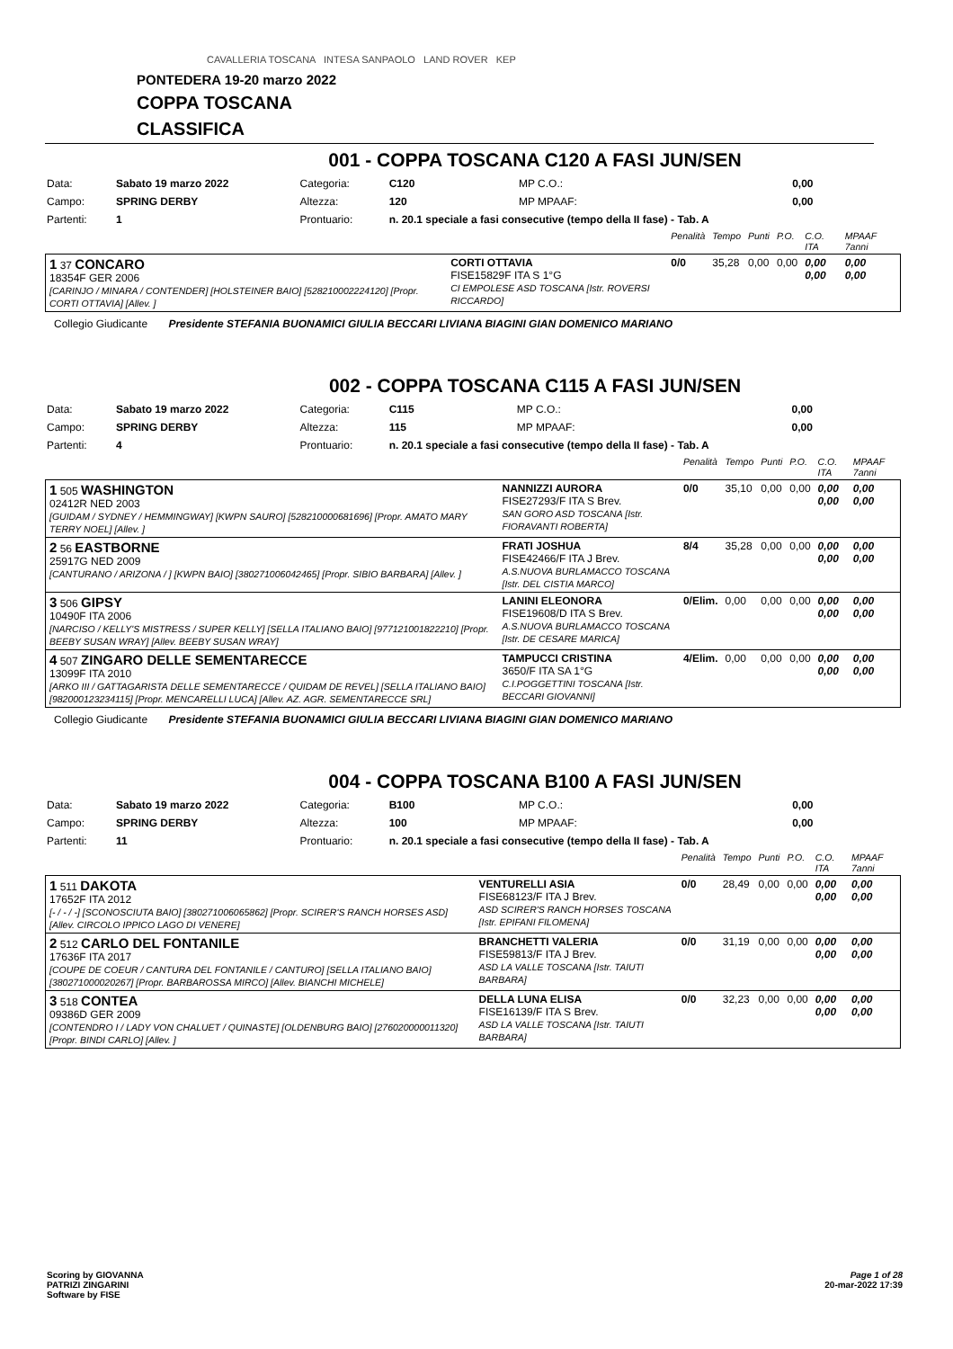CAVALLERIA TOSCANA INTESA SANPAOLO LAND ROVER KEP
PONTEDERA 19-20 marzo 2022
COPPA TOSCANA
CLASSIFICA
001 - COPPA TOSCANA C120 A FASI JUN/SEN
| Data: | Sabato 19 marzo 2022 | Categoria: | C120 | MP C.O.: | 0,00 |
| Campo: | SPRING DERBY | Altezza: | 120 | MP MPAAF: | 0,00 |
| Partenti: | 1 | Prontuario: | n. 20.1 speciale a fasi consecutive (tempo della II fase) - Tab. A | | |
| | | Penalità | Tempo | Punti | P.O. | C.O. ITA | MPAAF 7anni |
| 1 37 CONCARO 18354F GER 2006 [CARINJO / MINARA / CONTENDER] [HOLSTEINER BAIO] [528210002224120] [Propr. CORTI OTTAVIA] [Allev. ] | CORTI OTTAVIA FISE15829F ITA S 1°G CI EMPOLESE ASD TOSCANA [Istr. ROVERSI RICCARDO] | 0/0 | 35,28 | 0,00 | 0,00 | 0,00 0,00 | 0,00 0,00 |
Collegio Giudicante Presidente STEFANIA BUONAMICI GIULIA BECCARI LIVIANA BIAGINI GIAN DOMENICO MARIANO
002 - COPPA TOSCANA C115 A FASI JUN/SEN
| Data: | Sabato 19 marzo 2022 | Categoria: | C115 | MP C.O.: | 0,00 |
| Campo: | SPRING DERBY | Altezza: | 115 | MP MPAAF: | 0,00 |
| Partenti: | 4 | Prontuario: | n. 20.1 speciale a fasi consecutive (tempo della II fase) - Tab. A | | |
| | | Penalità | Tempo | Punti | P.O. | C.O. ITA | MPAAF 7anni |
| 1 505 WASHINGTON 02412R NED 2003 [GUIDAM / SYDNEY / HEMMINGWAY] [KWPN SAURO] [528210000681696] [Propr. AMATO MARY TERRY NOEL] [Allev. ] | NANNIZZI AURORA FISE27293/F ITA S Brev. SAN GORO ASD TOSCANA [Istr. FIORAVANTI ROBERTA] | 0/0 | 35,10 | 0,00 | 0,00 | 0,00 0,00 | 0,00 0,00 |
| 2 56 EASTBORNE 25917G NED 2009 [CANTURANO / ARIZONA / ] [KWPN BAIO] [380271006042465] [Propr. SIBIO BARBARA] [Allev. ] | FRATI JOSHUA FISE42466/F ITA J Brev. A.S.NUOVA BURLAMACCO TOSCANA [Istr. DEL CISTIA MARCO] | 8/4 | 35,28 | 0,00 | 0,00 | 0,00 0,00 | 0,00 0,00 |
| 3 506 GIPSY 10490F ITA 2006 [NARCISO / KELLY'S MISTRESS / SUPER KELLY] [SELLA ITALIANO BAIO] [977121001822210] [Propr. BEEBY SUSAN WRAY] [Allev. BEEBY SUSAN WRAY] | LANINI ELEONORA FISE19608/D ITA S Brev. A.S.NUOVA BURLAMACCO TOSCANA [Istr. DE CESARE MARICA] | 0/Elim. | 0,00 | 0,00 | 0,00 | 0,00 0,00 | 0,00 0,00 |
| 4 507 ZINGARO DELLE SEMENTARECCE 13099F ITA 2010 [ARKO III / GATTAGARISTA DELLE SEMENTARECCE / QUIDAM DE REVEL] [SELLA ITALIANO BAIO] [982000123234115] [Propr. MENCARELLI LUCA] [Allev. AZ. AGR. SEMENTARECCE SRL] | TAMPUCCI CRISTINA 3650/F ITA SA 1°G C.I.POGGETTINI TOSCANA [Istr. BECCARI GIOVANNI] | 4/Elim. | 0,00 | 0,00 | 0,00 | 0,00 0,00 | 0,00 0,00 |
Collegio Giudicante Presidente STEFANIA BUONAMICI GIULIA BECCARI LIVIANA BIAGINI GIAN DOMENICO MARIANO
004 - COPPA TOSCANA B100 A FASI JUN/SEN
| Data: | Sabato 19 marzo 2022 | Categoria: | B100 | MP C.O.: | 0,00 |
| Campo: | SPRING DERBY | Altezza: | 100 | MP MPAAF: | 0,00 |
| Partenti: | 11 | Prontuario: | n. 20.1 speciale a fasi consecutive (tempo della II fase) - Tab. A | | |
| | | Penalità | Tempo | Punti | P.O. | C.O. ITA | MPAAF 7anni |
| 1 511 DAKOTA 17652F ITA 2012 [- / - / -] [SCONOSCIUTA BAIO] [380271006065862] [Propr. SCIRER'S RANCH HORSES ASD] [Allev. CIRCOLO IPPICO LAGO DI VENERE] | VENTURELLI ASIA FISE68123/F ITA J Brev. ASD SCIRER'S RANCH HORSES TOSCANA [Istr. EPIFANI FILOMENA] | 0/0 | 28,49 | 0,00 | 0,00 | 0,00 0,00 | 0,00 0,00 |
| 2 512 CARLO DEL FONTANILE 17636F ITA 2017 [COUPE DE COEUR / CANTURA DEL FONTANILE / CANTURO] [SELLA ITALIANO BAIO] [380271000020267] [Propr. BARBAROSSA MIRCO] [Allev. BIANCHI MICHELE] | BRANCHETTI VALERIA FISE59813/F ITA J Brev. ASD LA VALLE TOSCANA [Istr. TAIUTI BARBARA] | 0/0 | 31,19 | 0,00 | 0,00 | 0,00 0,00 | 0,00 0,00 |
| 3 518 CONTEA 09386D GER 2009 [CONTENDRO I / LADY VON CHALUET / QUINASTE] [OLDENBURG BAIO] [276020000011320] [Propr. BINDI CARLO] [Allev. ] | DELLA LUNA ELISA FISE16139/F ITA S Brev. ASD LA VALLE TOSCANA [Istr. TAIUTI BARBARA] | 0/0 | 32,23 | 0,00 | 0,00 | 0,00 0,00 | 0,00 0,00 |
Scoring by GIOVANNA
PATRIZI ZINGARINI
Software by FISE
Page 1 of 28
20-mar-2022 17:39